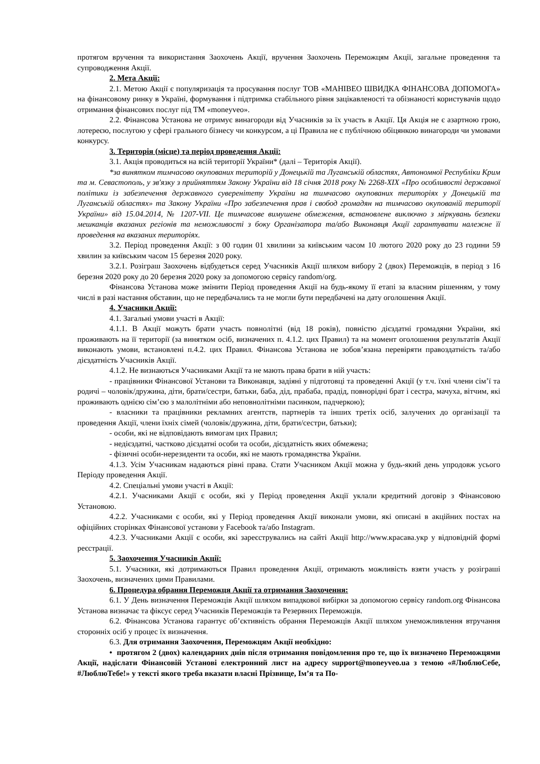протягом вручення та використання Заохочень Акції, вручення Заохочень Переможцям Акції, загальне проведення та супроводження Акції.
2. Мета Акції:
2.1. Метою Акції є популяризація та просування послуг ТОВ «МАНІВЕО ШВИДКА ФІНАНСОВА ДОПОМОГА» на фінансовому ринку в Україні, формування і підтримка стабільного рівня зацікавленості та обізнаності користувачів щодо отримання фінансових послуг під ТМ «moneyveo».
2.2. Фінансова Установа не отримує винагороди від Учасників за їх участь в Акції. Ця Акція не є азартною грою, лотереєю, послугою у сфері грального бізнесу чи конкурсом, а ці Правила не є публічною обіцянкою винагороди чи умовами конкурсу.
3. Територія (місце) та період проведення Акції:
3.1. Акція проводиться на всій території України* (далі – Територія Акції).
*за винятком тимчасово окупованих територій у Донецькій та Луганській областях, Автономної Республіки Крим та м. Севастополь, у зв'язку з прийняттям Закону України від 18 січня 2018 року № 2268-XIX «Про особливості державної політики із забезпечення державного суверенітету України на тимчасово окупованих територіях у Донецькій та Луганській областях» та Закону України «Про забезпечення прав і свобод громадян на тимчасово окупованій території України» від 15.04.2014, № 1207-VII. Це тимчасове вимушене обмеження, встановлене виключно з міркувань безпеки мешканців вказаних регіонів та неможливості з боку Організатора та/або Виконавця Акції гарантувати належне її проведення на вказаних територіях.
3.2. Період проведення Акції: з 00 годин 01 хвилини за київським часом 10 лютого 2020 року до 23 години 59 хвилин за київським часом 15 березня 2020 року.
3.2.1. Розіграш Заохочень відбудеться серед Учасників Акції шляхом вибору 2 (двох) Переможців, в період з 16 березня 2020 року до 20 березня 2020 року за допомогою сервісу random/org.
Фінансова Установа може змінити Період проведення Акції на будь-якому її етапі за власним рішенням, у тому числі в разі настання обставин, що не передбачались та не могли бути передбачені на дату оголошення Акції.
4. Учасники Акції:
4.1. Загальні умови участі в Акції:
4.1.1. В Акції можуть брати участь повнолітні (від 18 років), повністю дієздатні громадяни України, які проживають на її території (за винятком осіб, визначених п. 4.1.2. цих Правил) та на момент оголошення результатів Акції виконають умови, встановлені п.4.2. цих Правил. Фінансова Установа не зобов’язана перевіряти правоздатність та/або дієздатність Учасників Акції.
4.1.2. Не визнаються Учасниками Акції та не мають права брати в ній участь:
- працівники Фінансової Установи та Виконавця, задіяні у підготовці та проведенні Акції (у т.ч. їхні члени сім’ї та родичі – чоловік/дружина, діти, брати/сестри, батьки, баба, дід, прабаба, прадід, повнорідні брат і сестра, мачуха, вітчим, які проживають однією сім’єю з малолітніми або неповнолітніми пасинком, падчеркою);
- власники та працівники рекламних агентств, партнерів та інших третіх осіб, залучених до організації та проведення Акції, члени їхніх сімей (чоловік/дружина, діти, брати/сестри, батьки);
- особи, які не відповідають вимогам цих Правил;
- недієздатні, частково дієздатні особи та особи, дієздатність яких обмежена;
- фізичні особи-нерезиденти та особи, які не мають громадянства України.
4.1.3. Усім Учасникам надаються рівні права. Стати Учасником Акції можна у будь-який день упродовж усього Періоду проведення Акції.
4.2. Спеціальні умови участі в Акції:
4.2.1. Учасниками Акції є особи, які у Період проведення Акції уклали кредитний договір з Фінансовою Установою.
4.2.2. Учасниками є особи, які у Період проведення Акції виконали умови, які описані в акційних постах на офіційних сторінках Фінансової установи у Facebook та/або Instagram.
4.2.3. Учасниками Акції є особи, які зареєструвались на сайті Акції http://www.красава.укр у відповідній формі реєстрації.
5. Заохочення Учасників Акції:
5.1. Учасники, які дотримаються Правил проведення Акції, отримають можливість взяти участь у розіграші Заохочень, визначених цими Правилами.
6. Процедура обрання Переможця Акції та отримання Заохочення:
6.1. У День визначення Переможців Акції шляхом випадкової вибірки за допомогою сервісу random.org Фінансова Установа визначає та фіксує серед Учасників Переможців та Резервних Переможців.
6.2. Фінансова Установа гарантує об’єктивність обрання Переможців Акції шляхом унеможливлення втручання сторонніх осіб у процес їх визначення.
6.3. Для отримання Заохочення, Переможцям Акції необхідно:
• протягом 2 (двох) календарних днів після отримання повідомлення про те, що їх визначено Переможцями Акції, надіслати Фінансовій Установі електронний лист на адресу support@moneyveo.ua з темою «#ЛюблюСебе, #ЛюблюТебе!» у тексті якого треба вказати власні Прізвище, Ім’я та По-